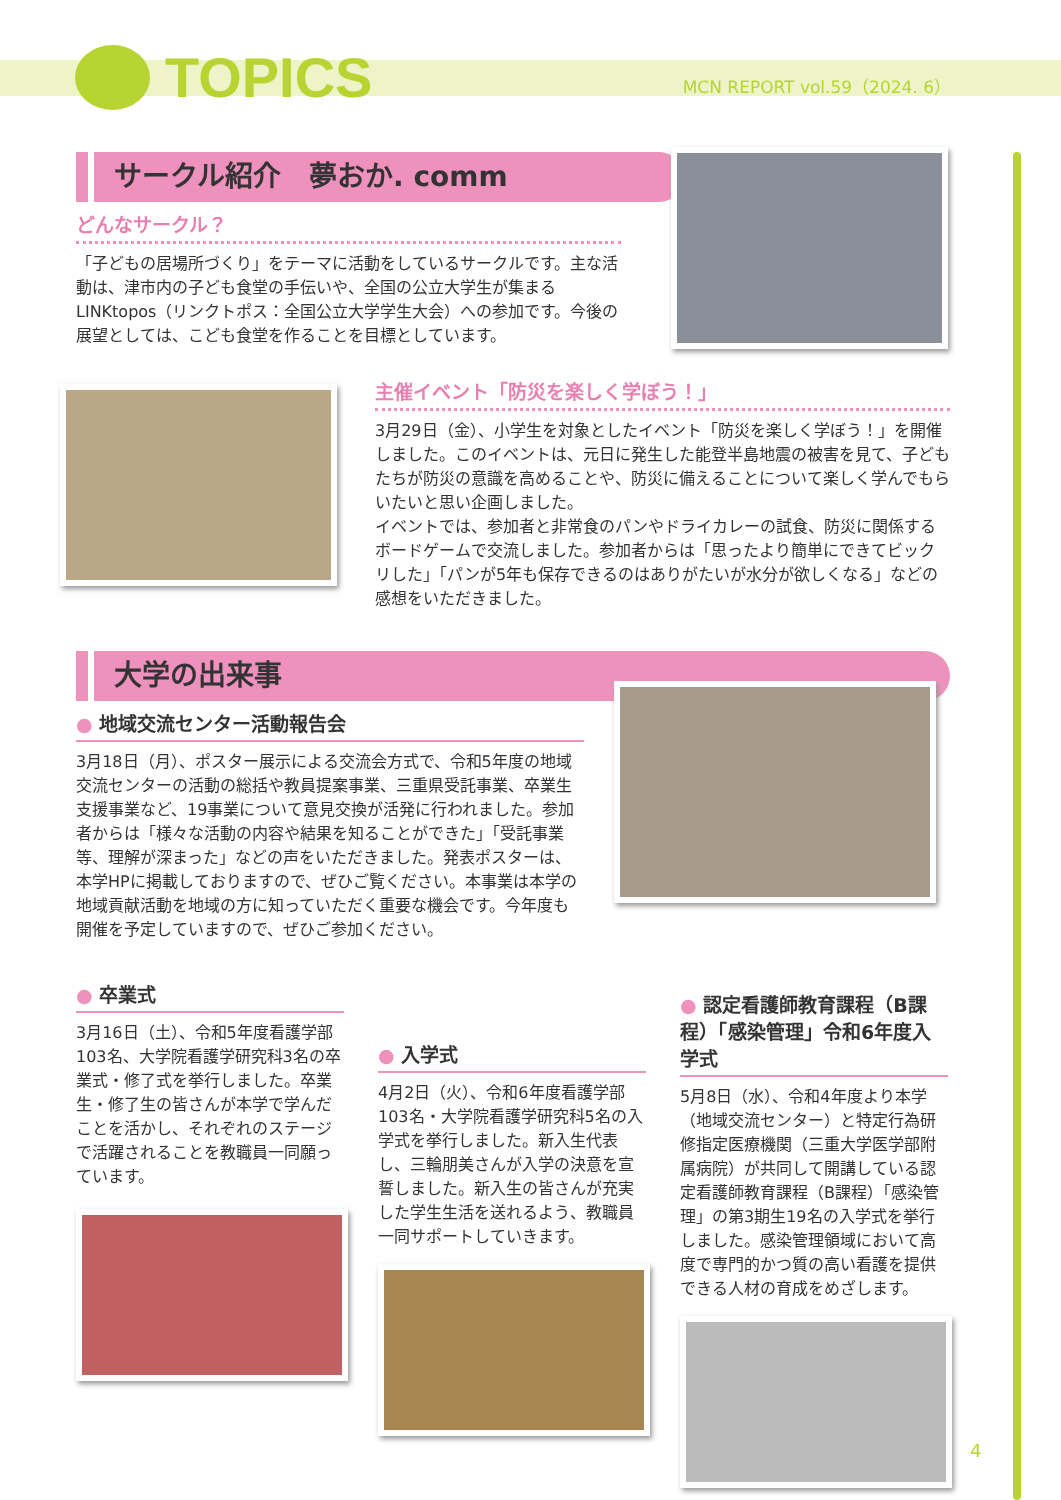TOPICS MCN REPORT vol.59（2024. 6）
サークル紹介　夢おか. comm
どんなサークル？
「子どもの居場所づくり」をテーマに活動をしているサークルです。主な活動は、津市内の子ども食堂の手伝いや、全国の公立大学生が集まるLINKtopos（リンクトポス：全国公立大学学生大会）への参加です。今後の展望としては、こども食堂を作ることを目標としています。
主催イベント「防災を楽しく学ぼう！」
3月29日（金）、小学生を対象としたイベント「防災を楽しく学ぼう！」を開催しました。このイベントは、元日に発生した能登半島地震の被害を見て、子どもたちが防災の意識を高めることや、防災に備えることについて楽しく学んでもらいたいと思い企画しました。
イベントでは、参加者と非常食のパンやドライカレーの試食、防災に関係するボードゲームで交流しました。参加者からは「思ったより簡単にできてビックリした」「パンが5年も保存できるのはありがたいが水分が欲しくなる」などの感想をいただきました。
大学の出来事
● 地域交流センター活動報告会
3月18日（月）、ポスター展示による交流会方式で、令和5年度の地域交流センターの活動の総括や教員提案事業、三重県受託事業、卒業生支援事業など、19事業について意見交換が活発に行われました。参加者からは「様々な活動の内容や結果を知ることができた」「受託事業等、理解が深まった」などの声をいただきました。発表ポスターは、本学HPに掲載しておりますので、ぜひご覧ください。本事業は本学の地域貢献活動を地域の方に知っていただく重要な機会です。今年度も開催を予定していますので、ぜひご参加ください。
● 卒業式
3月16日（土）、令和5年度看護学部103名、大学院看護学研究科3名の卒業式・修了式を挙行しました。卒業生・修了生の皆さんが本学で学んだことを活かし、それぞれのステージで活躍されることを教職員一同願っています。
● 入学式
4月2日（火）、令和6年度看護学部103名・大学院看護学研究科5名の入学式を挙行しました。新入生代表し、三輪朋美さんが入学の決意を宣誓しました。新入生の皆さんが充実した学生生活を送れるよう、教職員一同サポートしていきます。
● 認定看護師教育課程（B課程）「感染管理」令和6年度入学式
5月8日（水）、令和4年度より本学（地域交流センター）と特定行為研修指定医療機関（三重大学医学部附属病院）が共同して開講している認定看護師教育課程（B課程）「感染管理」の第3期生19名の入学式を挙行しました。感染管理領域において高度で専門的かつ質の高い看護を提供できる人材の育成をめざします。
4